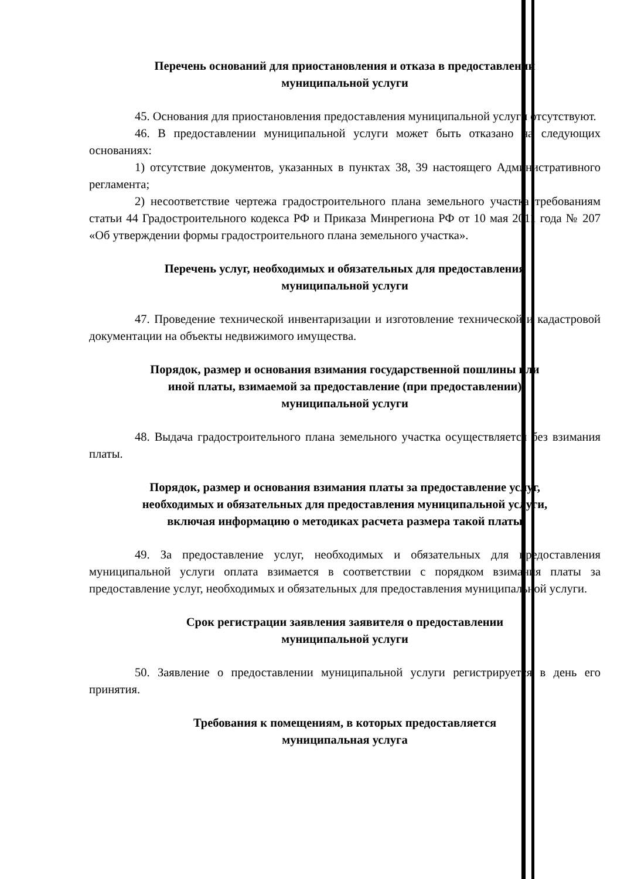Перечень оснований для приостановления и отказа в предоставлении
муниципальной услуги
45. Основания для приостановления предоставления муниципальной услуги отсутствуют.
46. В предоставлении муниципальной услуги может быть отказано на следующих основаниях:
1) отсутствие документов, указанных в пунктах 38, 39 настоящего Административного регламента;
2) несоответствие чертежа градостроительного плана земельного участка требованиям статьи 44 Градостроительного кодекса РФ и Приказа Минрегиона РФ от 10 мая 2011 года № 207 «Об утверждении формы градостроительного плана земельного участка».
Перечень услуг, необходимых и обязательных для предоставления
муниципальной услуги
47. Проведение технической инвентаризации и изготовление технической и кадастровой документации на объекты недвижимого имущества.
Порядок, размер и основания взимания государственной пошлины или
иной платы, взимаемой за предоставление (при предоставлении)
муниципальной услуги
48. Выдача градостроительного плана земельного участка осуществляется без взимания платы.
Порядок, размер и основания взимания платы за предоставление услуг,
необходимых и обязательных для предоставления муниципальной услуги,
включая информацию о методиках расчета размера такой платы
49. За предоставление услуг, необходимых и обязательных для предоставления муниципальной услуги оплата взимается в соответствии с порядком взимания платы за предоставление услуг, необходимых и обязательных для предоставления муниципальной услуги.
Срок регистрации заявления заявителя о предоставлении
муниципальной услуги
50. Заявление о предоставлении муниципальной услуги регистрируется в день его принятия.
Требования к помещениям, в которых предоставляется
муниципальная услуга